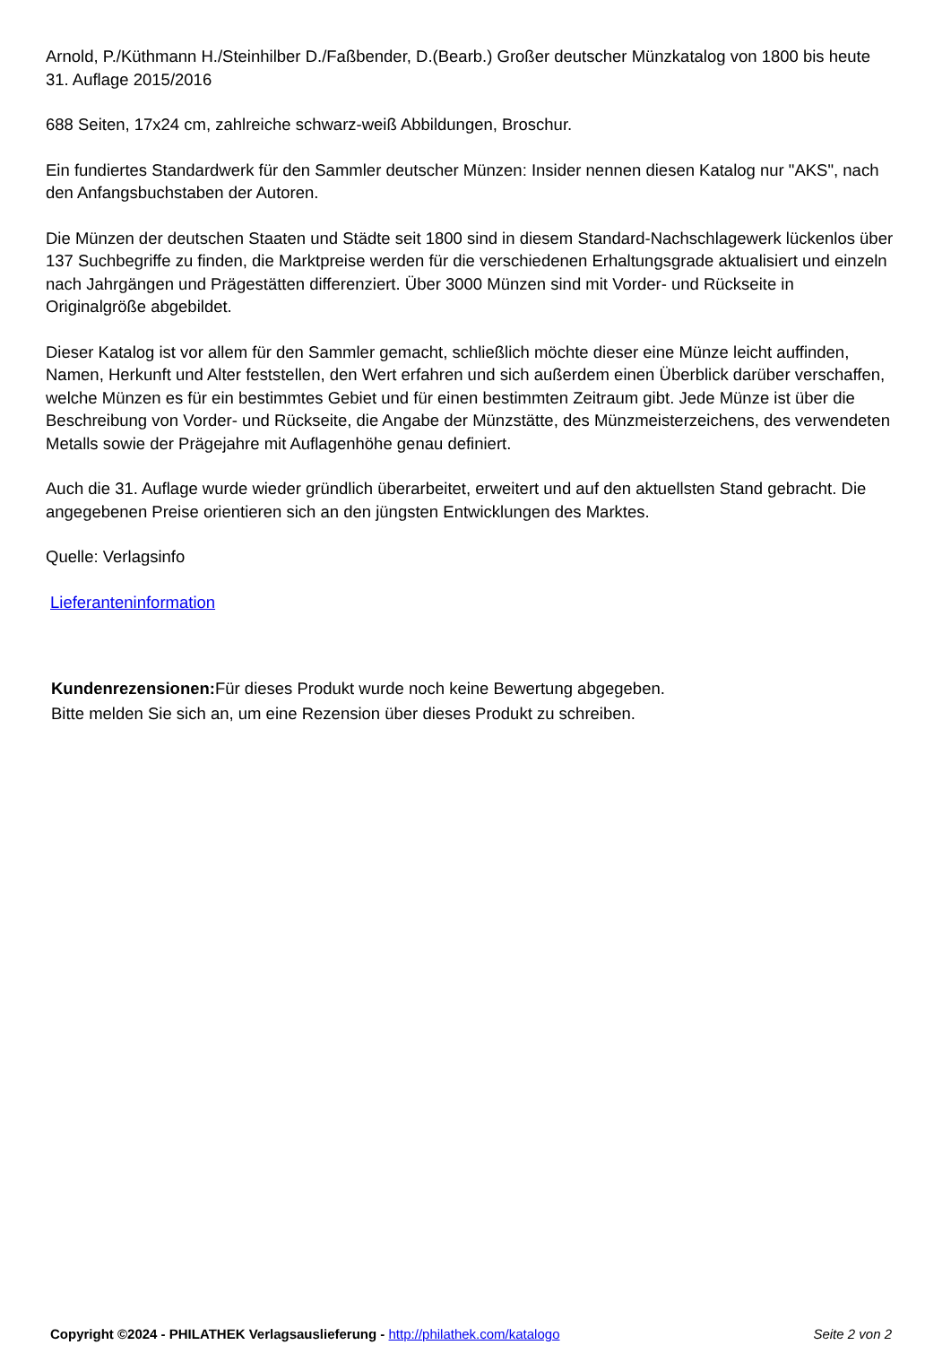Arnold, P./Küthmann H./Steinhilber D./Faßbender, D.(Bearb.) Großer deutscher Münzkatalog von 1800 bis heute 31. Auflage 2015/2016
688 Seiten, 17x24 cm, zahlreiche schwarz-weiß Abbildungen, Broschur.
Ein fundiertes Standardwerk für den Sammler deutscher Münzen: Insider nennen diesen Katalog nur "AKS", nach den Anfangsbuchstaben der Autoren.
Die Münzen der deutschen Staaten und Städte seit 1800 sind in diesem Standard-Nachschlagewerk lückenlos über 137 Suchbegriffe zu finden, die Marktpreise werden für die verschiedenen Erhaltungsgrade aktualisiert und einzeln nach Jahrgängen und Prägestätten differenziert. Über 3000 Münzen sind mit Vorder- und Rückseite in Originalgröße abgebildet.
Dieser Katalog ist vor allem für den Sammler gemacht, schließlich möchte dieser eine Münze leicht auffinden, Namen, Herkunft und Alter feststellen, den Wert erfahren und sich außerdem einen Überblick darüber verschaffen, welche Münzen es für ein bestimmtes Gebiet und für einen bestimmten Zeitraum gibt. Jede Münze ist über die Beschreibung von Vorder- und Rückseite, die Angabe der Münzstätte, des Münzmeisterzeichens, des verwendeten Metalls sowie der Prägejahre mit Auflagenhöhe genau definiert.
Auch die 31. Auflage wurde wieder gründlich überarbeitet, erweitert und auf den aktuellsten Stand gebracht. Die angegebenen Preise orientieren sich an den jüngsten Entwicklungen des Marktes.
Quelle: Verlagsinfo
Lieferanteninformation
Kundenrezensionen: Für dieses Produkt wurde noch keine Bewertung abgegeben.
Bitte melden Sie sich an, um eine Rezension über dieses Produkt zu schreiben.
Copyright ©2024 - PHILATHEK Verlagsauslieferung - http://philathek.com/katalogo Seite 2 von 2